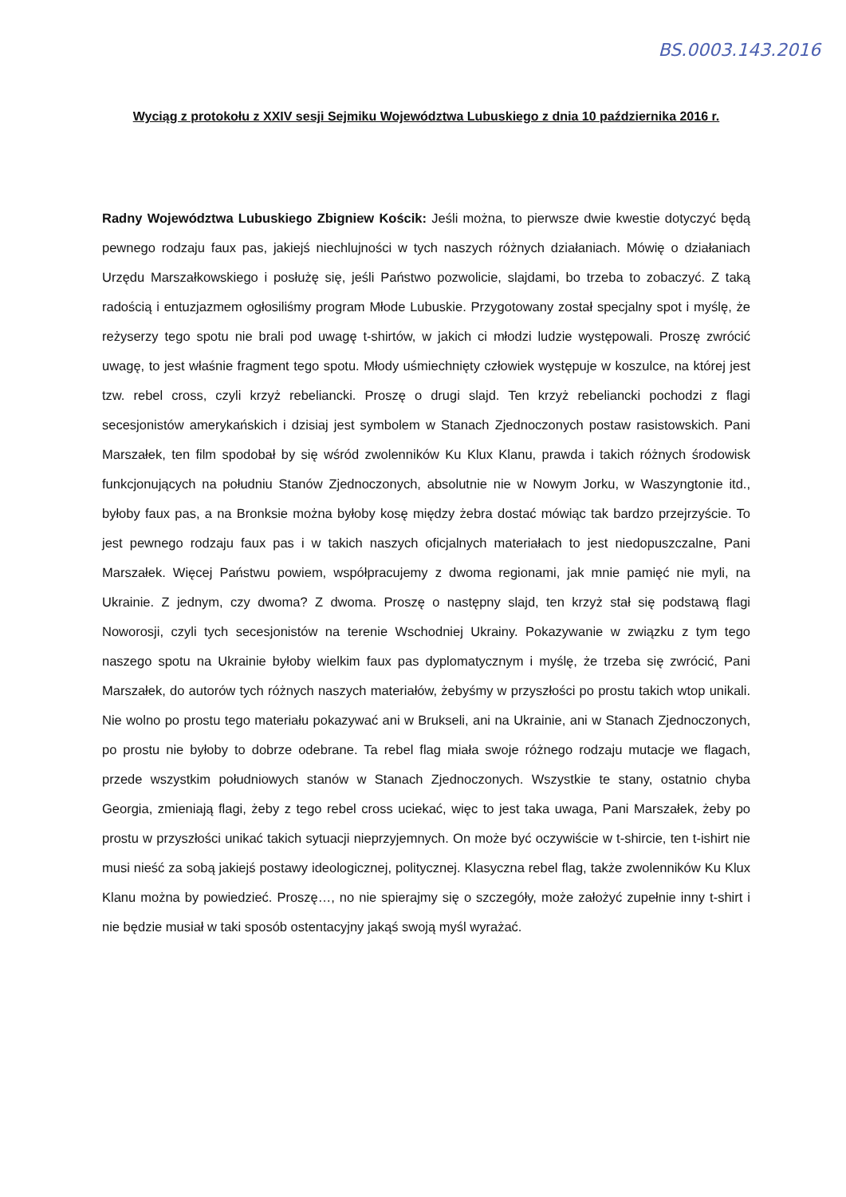BS.0003.143.2016
Wyciąg z protokołu z XXIV sesji Sejmiku Województwa Lubuskiego z dnia 10 października 2016 r.
Radny Województwa Lubuskiego Zbigniew Kościk: Jeśli można, to pierwsze dwie kwestie dotyczyć będą pewnego rodzaju faux pas, jakiejś niechlujności w tych naszych różnych działaniach. Mówię o działaniach Urzędu Marszałkowskiego i posłużę się, jeśli Państwo pozwolicie, slajdami, bo trzeba to zobaczyć. Z taką radością i entuzjazmem ogłosiliśmy program Młode Lubuskie. Przygotowany został specjalny spot i myślę, że reżyserzy tego spotu nie brali pod uwagę t-shirtów, w jakich ci młodzi ludzie występowali. Proszę zwrócić uwagę, to jest właśnie fragment tego spotu. Młody uśmiechnięty człowiek występuje w koszulce, na której jest tzw. rebel cross, czyli krzyż rebeliancki. Proszę o drugi slajd. Ten krzyż rebeliancki pochodzi z flagi secesjonistów amerykańskich i dzisiaj jest symbolem w Stanach Zjednoczonych postaw rasistowskich. Pani Marszałek, ten film spodobał by się wśród zwolenników Ku Klux Klanu, prawda i takich różnych środowisk funkcjonujących na południu Stanów Zjednoczonych, absolutnie nie w Nowym Jorku, w Waszyngtonie itd., byłoby faux pas, a na Bronksie można byłoby kosę między żebra dostać mówiąc tak bardzo przejrzyście. To jest pewnego rodzaju faux pas i w takich naszych oficjalnych materiałach to jest niedopuszczalne, Pani Marszałek. Więcej Państwu powiem, współpracujemy z dwoma regionami, jak mnie pamięć nie myli, na Ukrainie. Z jednym, czy dwoma? Z dwoma. Proszę o następny slajd, ten krzyż stał się podstawą flagi Noworosji, czyli tych secesjonistów na terenie Wschodniej Ukrainy. Pokazywanie w związku z tym tego naszego spotu na Ukrainie byłoby wielkim faux pas dyplomatycznym i myślę, że trzeba się zwrócić, Pani Marszałek, do autorów tych różnych naszych materiałów, żebyśmy w przyszłości po prostu takich wtop unikali. Nie wolno po prostu tego materiału pokazywać ani w Brukseli, ani na Ukrainie, ani w Stanach Zjednoczonych, po prostu nie byłoby to dobrze odebrane. Ta rebel flag miała swoje różnego rodzaju mutacje we flagach, przede wszystkim południowych stanów w Stanach Zjednoczonych. Wszystkie te stany, ostatnio chyba Georgia, zmieniają flagi, żeby z tego rebel cross uciekać, więc to jest taka uwaga, Pani Marszałek, żeby po prostu w przyszłości unikać takich sytuacji nieprzyjemnych. On może być oczywiście w t-shircie, ten t-ishirt nie musi nieść za sobą jakiejś postawy ideologicznej, politycznej. Klasyczna rebel flag, także zwolenników Ku Klux Klanu można by powiedzieć. Proszę…, no nie spierajmy się o szczegóły, może założyć zupełnie inny t-shirt i nie będzie musiał w taki sposób ostentacyjny jakąś swoją myśl wyrażać.